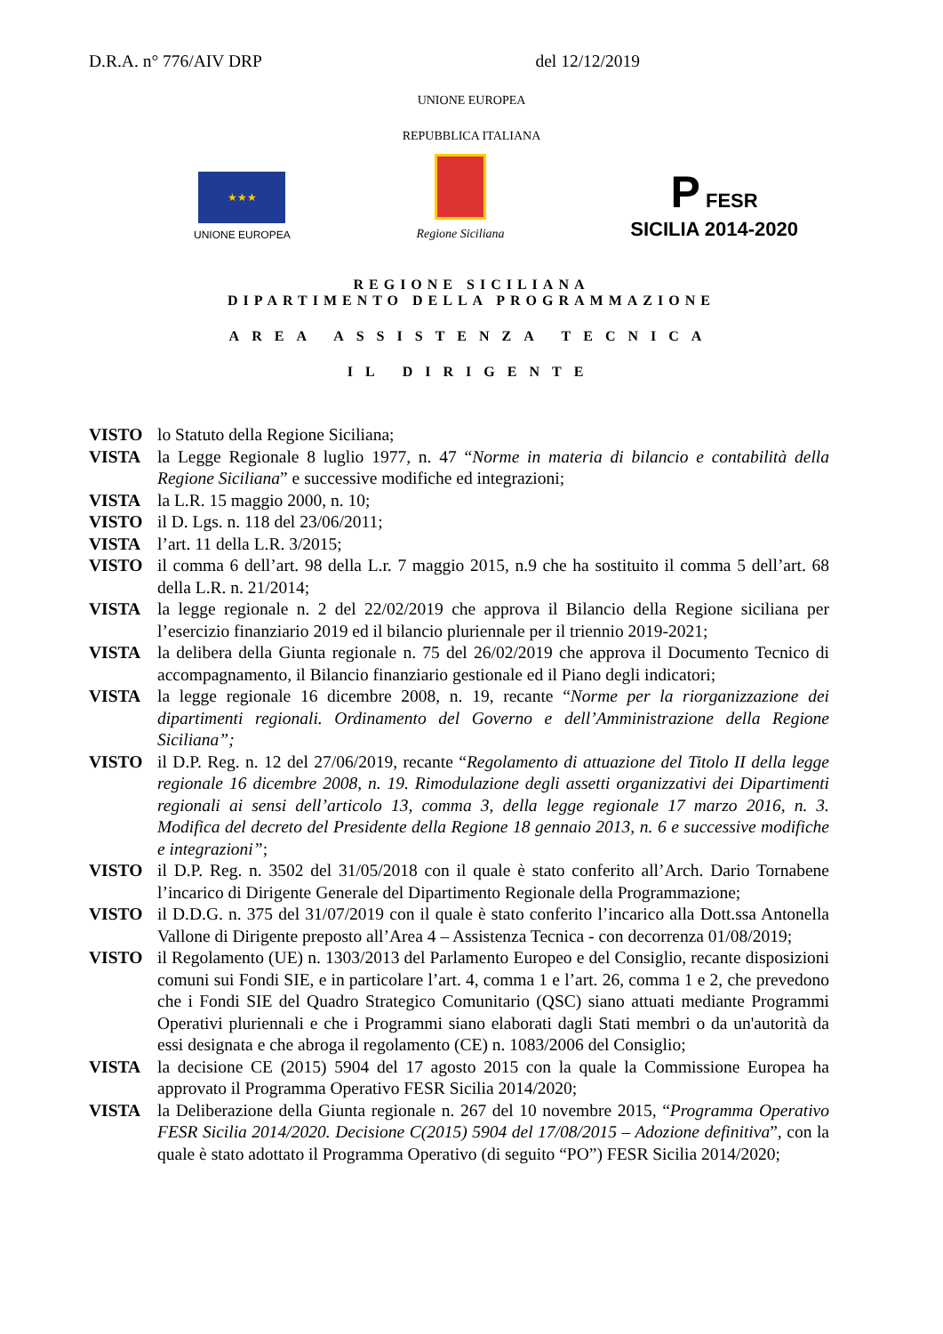D.R.A. n° 776/AIV DRP del 12/12/2019
UNIONE EUROPEA
REPUBBLICA ITALIANA
★★★
UNIONE EUROPEA
Regione Siciliana
P FESR
SICILIA 2014-2020
REGIONE SICILIANA
DIPARTIMENTO DELLA PROGRAMMAZIONE
AREA ASSISTENZA TECNICA
IL DIRIGENTE
VISTO lo Statuto della Regione Siciliana;
VISTA la Legge Regionale 8 luglio 1977, n. 47 “Norme in materia di bilancio e contabilità della Regione Siciliana” e successive modifiche ed integrazioni;
VISTA la L.R. 15 maggio 2000, n. 10;
VISTO il D. Lgs. n. 118 del 23/06/2011;
VISTA l’art. 11 della L.R. 3/2015;
VISTO il comma 6 dell’art. 98 della L.r. 7 maggio 2015, n.9 che ha sostituito il comma 5 dell’art. 68 della L.R. n. 21/2014;
VISTA la legge regionale n. 2 del 22/02/2019 che approva il Bilancio della Regione siciliana per l’esercizio finanziario 2019 ed il bilancio pluriennale per il triennio 2019-2021;
VISTA la delibera della Giunta regionale n. 75 del 26/02/2019 che approva il Documento Tecnico di accompagnamento, il Bilancio finanziario gestionale ed il Piano degli indicatori;
VISTA la legge regionale 16 dicembre 2008, n. 19, recante “Norme per la riorganizzazione dei dipartimenti regionali. Ordinamento del Governo e dell’Amministrazione della Regione Siciliana”;
VISTO il D.P. Reg. n. 12 del 27/06/2019, recante “Regolamento di attuazione del Titolo II della legge regionale 16 dicembre 2008, n. 19. Rimodulazione degli assetti organizzativi dei Dipartimenti regionali ai sensi dell’articolo 13, comma 3, della legge regionale 17 marzo 2016, n. 3. Modifica del decreto del Presidente della Regione 18 gennaio 2013, n. 6 e successive modifiche e integrazioni”;
VISTO il D.P. Reg. n. 3502 del 31/05/2018 con il quale è stato conferito all’Arch. Dario Tornabene l’incarico di Dirigente Generale del Dipartimento Regionale della Programmazione;
VISTO il D.D.G. n. 375 del 31/07/2019 con il quale è stato conferito l’incarico alla Dott.ssa Antonella Vallone di Dirigente preposto all’Area 4 – Assistenza Tecnica - con decorrenza 01/08/2019;
VISTO il Regolamento (UE) n. 1303/2013 del Parlamento Europeo e del Consiglio, recante disposizioni comuni sui Fondi SIE, e in particolare l’art. 4, comma 1 e l’art. 26, comma 1 e 2, che prevedono che i Fondi SIE del Quadro Strategico Comunitario (QSC) siano attuati mediante Programmi Operativi pluriennali e che i Programmi siano elaborati dagli Stati membri o da un'autorità da essi designata e che abroga il regolamento (CE) n. 1083/2006 del Consiglio;
VISTA la decisione CE (2015) 5904 del 17 agosto 2015 con la quale la Commissione Europea ha approvato il Programma Operativo FESR Sicilia 2014/2020;
VISTA la Deliberazione della Giunta regionale n. 267 del 10 novembre 2015, “Programma Operativo FESR Sicilia 2014/2020. Decisione C(2015) 5904 del 17/08/2015 – Adozione definitiva”, con la quale è stato adottato il Programma Operativo (di seguito “PO”) FESR Sicilia 2014/2020;